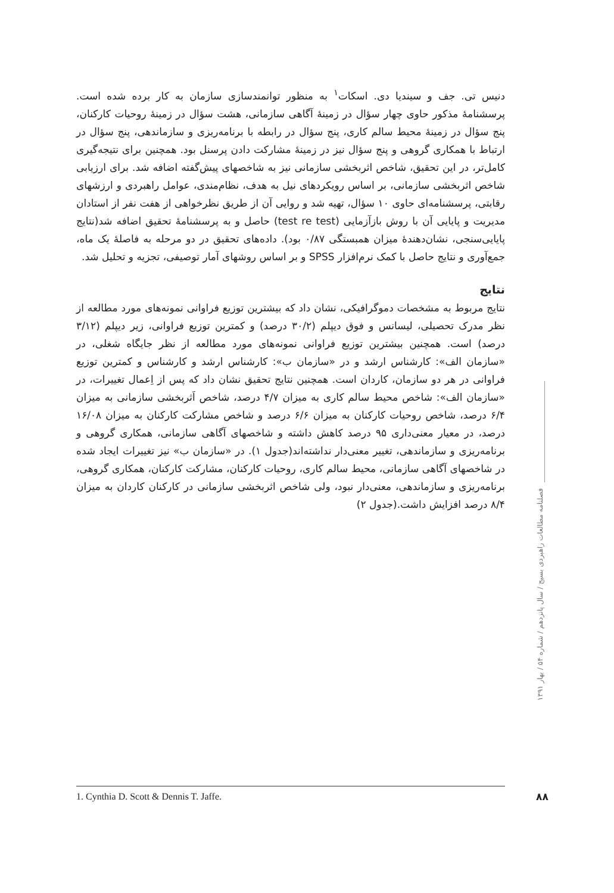دنیس تی. جف و سیندیا دی. اسکات<sup>۱</sup> به منظور توانمندسازی سازمان به کار برده شده است. پرسشنامهٔ مذکور حاوی چهار سؤال در زمینهٔ آگاهی سازمانی، هشت سؤال در زمینهٔ روحیات کارکنان، پنج سؤال در زمینهٔ محیط سالم کاری، پنج سؤال در رابطه با برنامه‌ریزی و سازماندهی، پنج سؤال در ارتباط با همکاری گروهی و پنج سؤال نیز در زمینهٔ مشارکت دادن پرسنل بود. همچنین برای نتیجه‌گیری کامل‌تر، در این تحقیق، شاخص اثربخشی سازمانی نیز به شاخصهای پیش‌گفته اضافه شد. برای ارزیابی شاخص اثربخشی سازمانی، بر اساس رویکردهای نیل به هدف، نظام‌مندی، عوامل راهبردی و ارزشهای رقابتی، پرسشنامه‌ای حاوی ۱۰ سؤال، تهیه شد و روایی آن از طریق نظرخواهی از هفت نفر از استادان مدیریت و پایایی آن با روش بازآزمایی (test re test) حاصل و به پرسشنامهٔ تحقیق اضافه شد(نتایج پایایی‌سنجی، نشان‌دهندهٔ میزان همبستگی ۰/۸۷ بود). داده‌های تحقیق در دو مرحله به فاصلهٔ یک ماه، جمع‌آوری و نتایج حاصل با کمک نرم‌افزار SPSS و بر اساس روشهای آمار توصیفی، تجزیه و تحلیل شد.
نتایج
نتایج مربوط به مشخصات دموگرافیکی، نشان داد که بیشترین توزیع فراوانی نمونه‌های مورد مطالعه از نظر مدرک تحصیلی، لیسانس و فوق دیپلم (۳۰/۲ درصد) و کمترین توزیع فراوانی، زیر دیپلم (۳/۱۲ درصد) است. همچنین بیشترین توزیع فراوانی نمونه‌های مورد مطالعه از نظر جایگاه شغلی، در «سازمان الف»: کارشناس ارشد و در «سازمان ب»: کارشناس ارشد و کارشناس و کمترین توزیع فراوانی در هر دو سازمان، کاردان است. همچنین نتایج تحقیق نشان داد که پس از اِعمال تغییرات، در «سازمان الف»: شاخص محیط سالم کاری به میزان ۴/۷ درصد، شاخص اَثربخشی سازمانی به میزان ۶/۴ درصد، شاخص روحیات کارکنان به میزان ۶/۶ درصد و شاخص مشارکت کارکنان به میزان ۱۶/۰۸ درصد، در معیار معنی‌داری ۹۵ درصد کاهش داشته و شاخصهای آگاهی سازمانی، همکاری گروهی و برنامه‌ریزی و سازماندهی، تغییر معنی‌دار نداشته‌اند(جدول ۱). در «سازمان ب» نیز تغییرات ایجاد شده در شاخصهای آگاهی سازمانی، محیط سالم کاری، روحیات کارکنان، مشارکت کارکنان، همکاری گروهی، برنامه‌ریزی و سازماندهی، معنی‌دار نبود، ولی شاخص اثربخشی سازمانی در کارکنان کاردان به میزان ۸/۴ درصد افزایش داشت.(جدول ۲)
فصلنامه مطالعات راهبردی بسیج / سال پانزدهم / شماره ۵۴ / بهار ۱۳۹۱
1. Cynthia D. Scott & Dennis T. Jaffe. ۸۸